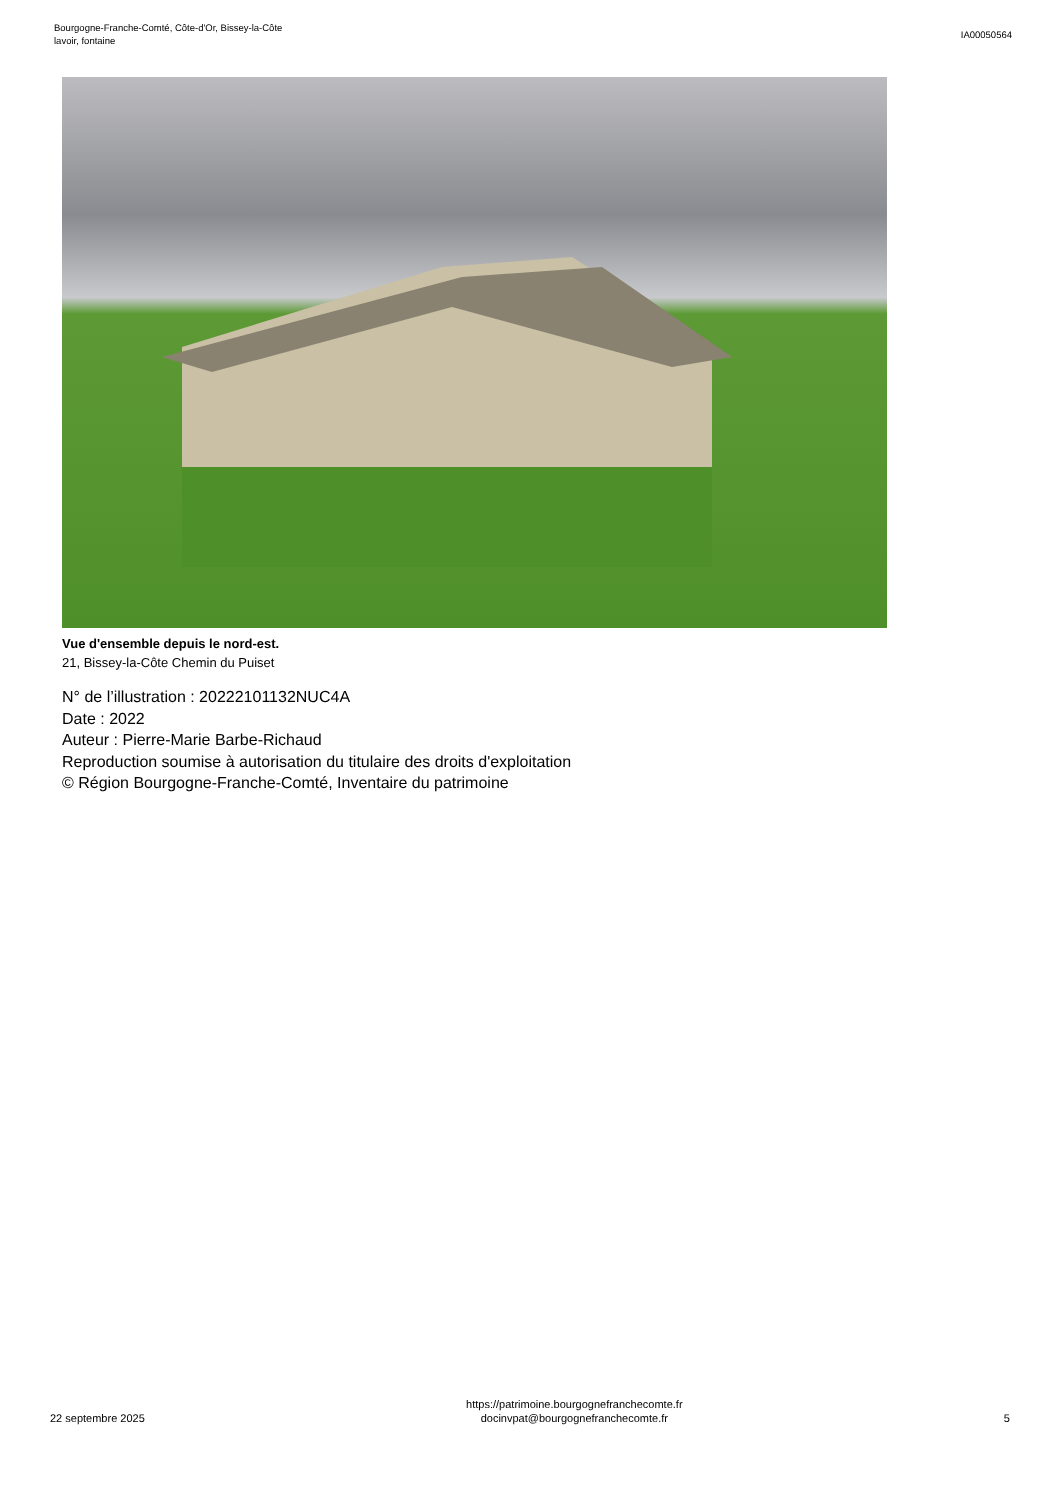Bourgogne-Franche-Comté, Côte-d'Or, Bissey-la-Côte
lavoir, fontaine
IA00050564
Vue d'ensemble depuis le nord-est.
21, Bissey-la-Côte Chemin du Puiset
N° de l’illustration : 20222101132NUC4A
Date : 2022
Auteur : Pierre-Marie Barbe-Richaud
Reproduction soumise à autorisation du titulaire des droits d'exploitation
© Région Bourgogne-Franche-Comté, Inventaire du patrimoine
22 septembre 2025
https://patrimoine.bourgognefranchecomte.fr
docinvpat@bourgognefranchecomte.fr
5